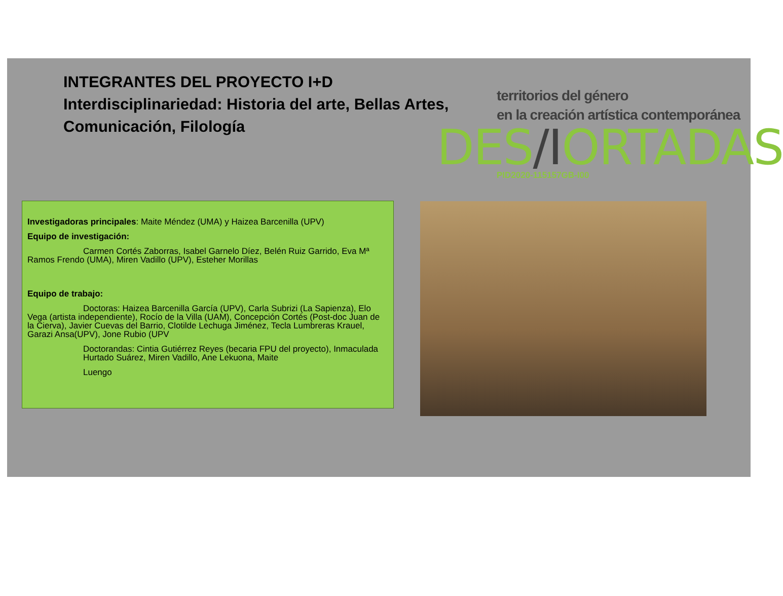INTEGRANTES DEL PROYECTO I+D
Interdisciplinariedad: Historia del arte, Bellas Artes,
Comunicación, Filología
territorios del género
en la creación artística contemporánea
DES/IORTADAS
PID2020-115157GB-I00
Investigadoras principales: Maite Méndez (UMA) y Haizea Barcenilla (UPV)
Equipo de investigación:
Carmen Cortés Zaborras, Isabel Garnelo Díez, Belén Ruiz Garrido, Eva Mª Ramos Frendo (UMA), Miren Vadillo (UPV), Esteher Morillas
Equipo de trabajo:
Doctoras: Haizea Barcenilla García (UPV), Carla Subrizi (La Sapienza), Elo Vega (artista independiente), Rocío de la Villa (UAM), Concepción Cortés (Post-doc Juan de la Cierva), Javier Cuevas del Barrio, Clotilde Lechuga Jiménez, Tecla Lumbreras Krauel, Garazi Ansa(UPV), Jone Rubio (UPV
Doctorandas: Cintia Gutiérrez Reyes (becaria FPU del proyecto), Inmaculada Hurtado Suárez, Miren Vadillo, Ane Lekuona, Maite
Luengo